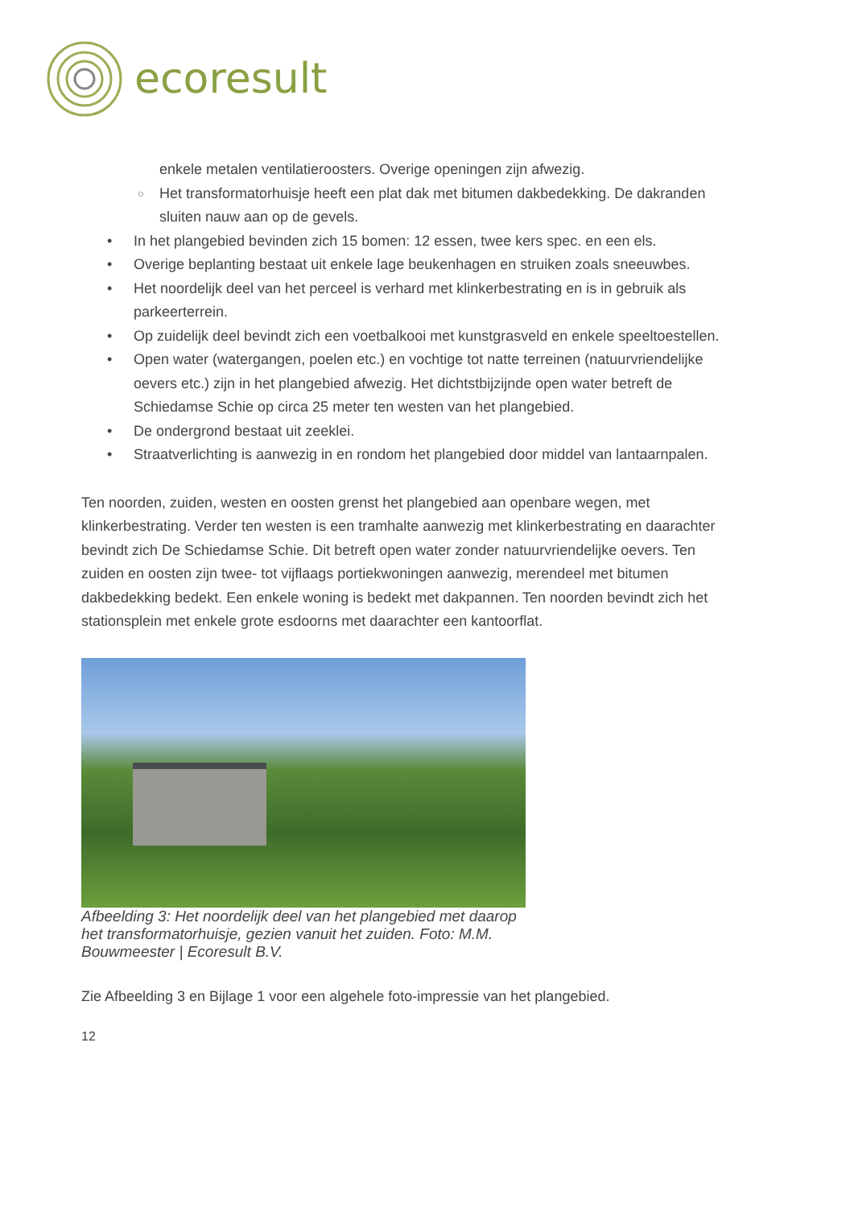ecoresult
enkele metalen ventilatieroosters. Overige openingen zijn afwezig.
○ Het transformatorhuisje heeft een plat dak met bitumen dakbedekking. De dakranden sluiten nauw aan op de gevels.
• In het plangebied bevinden zich 15 bomen: 12 essen, twee kers spec. en een els.
• Overige beplanting bestaat uit enkele lage beukenhagen en struiken zoals sneeuwbes.
• Het noordelijk deel van het perceel is verhard met klinkerbestrating en is in gebruik als parkeerterrein.
• Op zuidelijk deel bevindt zich een voetbalkooi met kunstgrasveld en enkele speeltoestellen.
• Open water (watergangen, poelen etc.) en vochtige tot natte terreinen (natuurvriendelijke oevers etc.) zijn in het plangebied afwezig. Het dichtstbijzijnde open water betreft de Schiedamse Schie op circa 25 meter ten westen van het plangebied.
• De ondergrond bestaat uit zeeklei.
• Straatverlichting is aanwezig in en rondom het plangebied door middel van lantaarnpalen.
Ten noorden, zuiden, westen en oosten grenst het plangebied aan openbare wegen, met klinkerbestrating. Verder ten westen is een tramhalte aanwezig met klinkerbestrating en daarachter bevindt zich De Schiedamse Schie. Dit betreft open water zonder natuurvriendelijke oevers. Ten zuiden en oosten zijn twee- tot vijflaags portiekwoningen aanwezig, merendeel met bitumen dakbedekking bedekt. Een enkele woning is bedekt met dakpannen. Ten noorden bevindt zich het stationsplein met enkele grote esdoorns met daarachter een kantoorflat.
Afbeelding 3: Het noordelijk deel van het plangebied met daarop het transformatorhuisje, gezien vanuit het zuiden. Foto: M.M. Bouwmeester | Ecoresult B.V.
Zie Afbeelding 3 en Bijlage 1 voor een algehele foto-impressie van het plangebied.
12